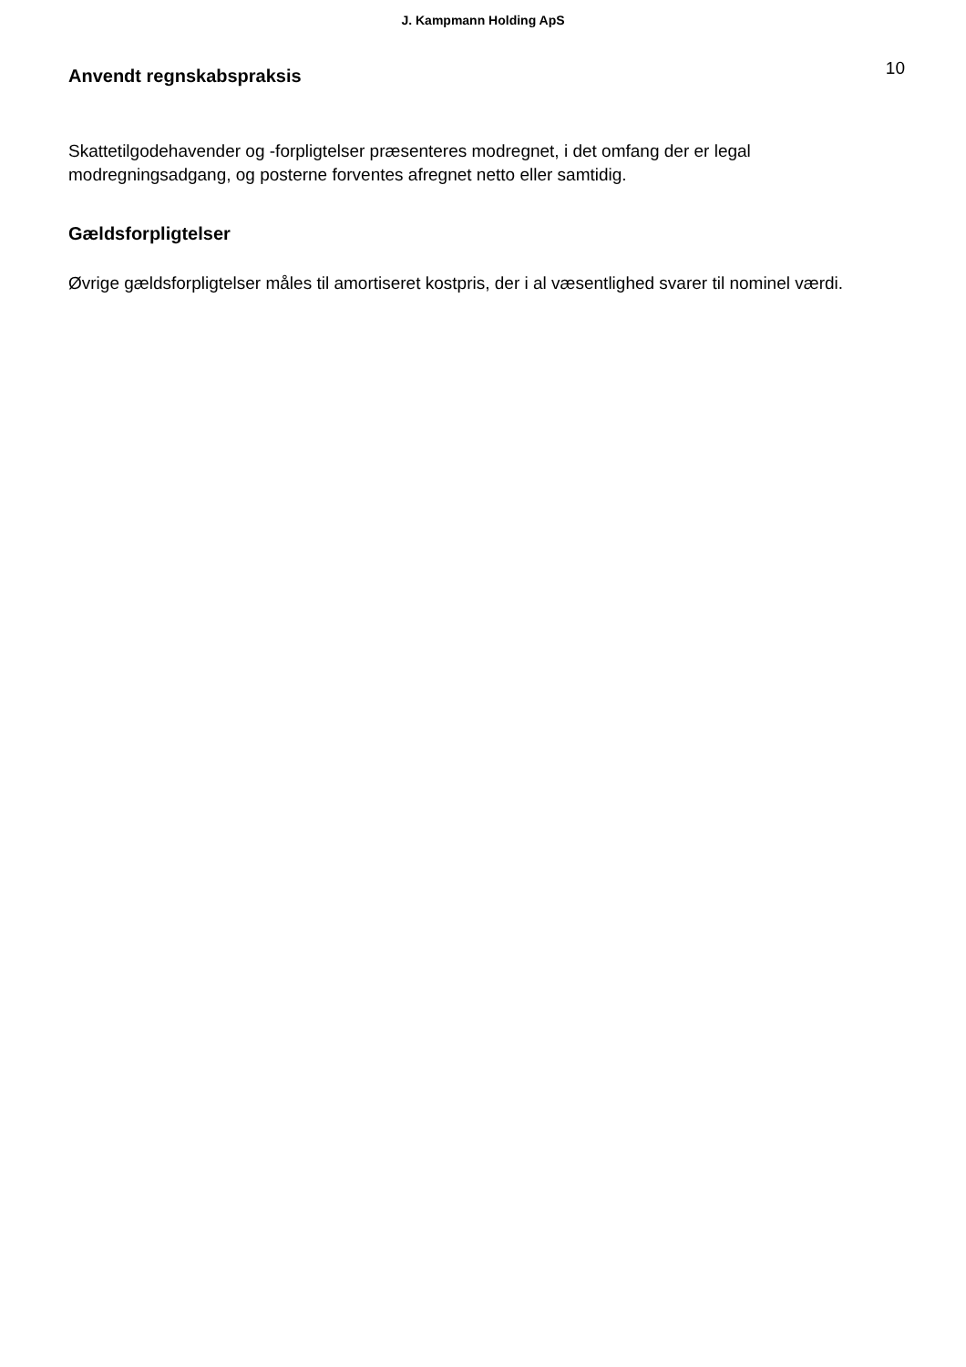J. Kampmann Holding ApS
Anvendt regnskabspraksis
10
Skattetilgodehavender og -forpligtelser præsenteres modregnet, i det omfang der er legal modregningsadgang, og posterne forventes afregnet netto eller samtidig.
Gældsforpligtelser
Øvrige gældsforpligtelser måles til amortiseret kostpris, der i al væsentlighed svarer til nominel værdi.